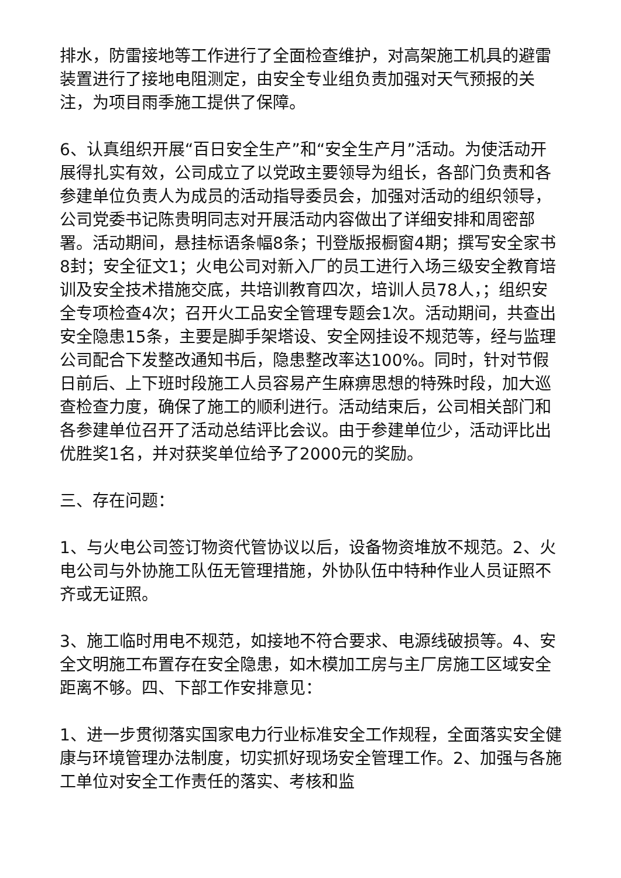排水，防雷接地等工作进行了全面检查维护，对高架施工机具的避雷装置进行了接地电阻测定，由安全专业组负责加强对天气预报的关注，为项目雨季施工提供了保障。
6、认真组织开展“百日安全生产”和“安全生产月”活动。为使活动开展得扎实有效，公司成立了以党政主要领导为组长，各部门负责和各参建单位负责人为成员的活动指导委员会，加强对活动的组织领导，公司党委书记陈贵明同志对开展活动内容做出了详细安排和周密部署。活动期间，悬挂标语条幅8条；刊登版报橱窗4期；撰写安全家书8封；安全征文1；火电公司对新入厂的员工进行入场三级安全教育培训及安全技术措施交底，共培训教育四次，培训人员78人，；组织安全专项检查4次；召开火工品安全管理专题会1次。活动期间，共查出安全隐患15条，主要是脚手架塔设、安全网挂设不规范等，经与监理公司配合下发整改通知书后，隐患整改率达100%。同时，针对节假日前后、上下班时段施工人员容易产生麻痹思想的特殊时段，加大巡查检查力度，确保了施工的顺利进行。活动结束后，公司相关部门和各参建单位召开了活动总结评比会议。由于参建单位少，活动评比出优胜奖1名，并对获奖单位给予了2000元的奖励。
三、存在问题：
1、与火电公司签订物资代管协议以后，设备物资堆放不规范。2、火电公司与外协施工队伍无管理措施，外协队伍中特种作业人员证照不齐或无证照。
3、施工临时用电不规范，如接地不符合要求、电源线破损等。4、安全文明施工布置存在安全隐患，如木模加工房与主厂房施工区域安全距离不够。四、下部工作安排意见：
1、进一步贯彻落实国家电力行业标准安全工作规程，全面落实安全健康与环境管理办法制度，切实抓好现场安全管理工作。2、加强与各施工单位对安全工作责任的落实、考核和监